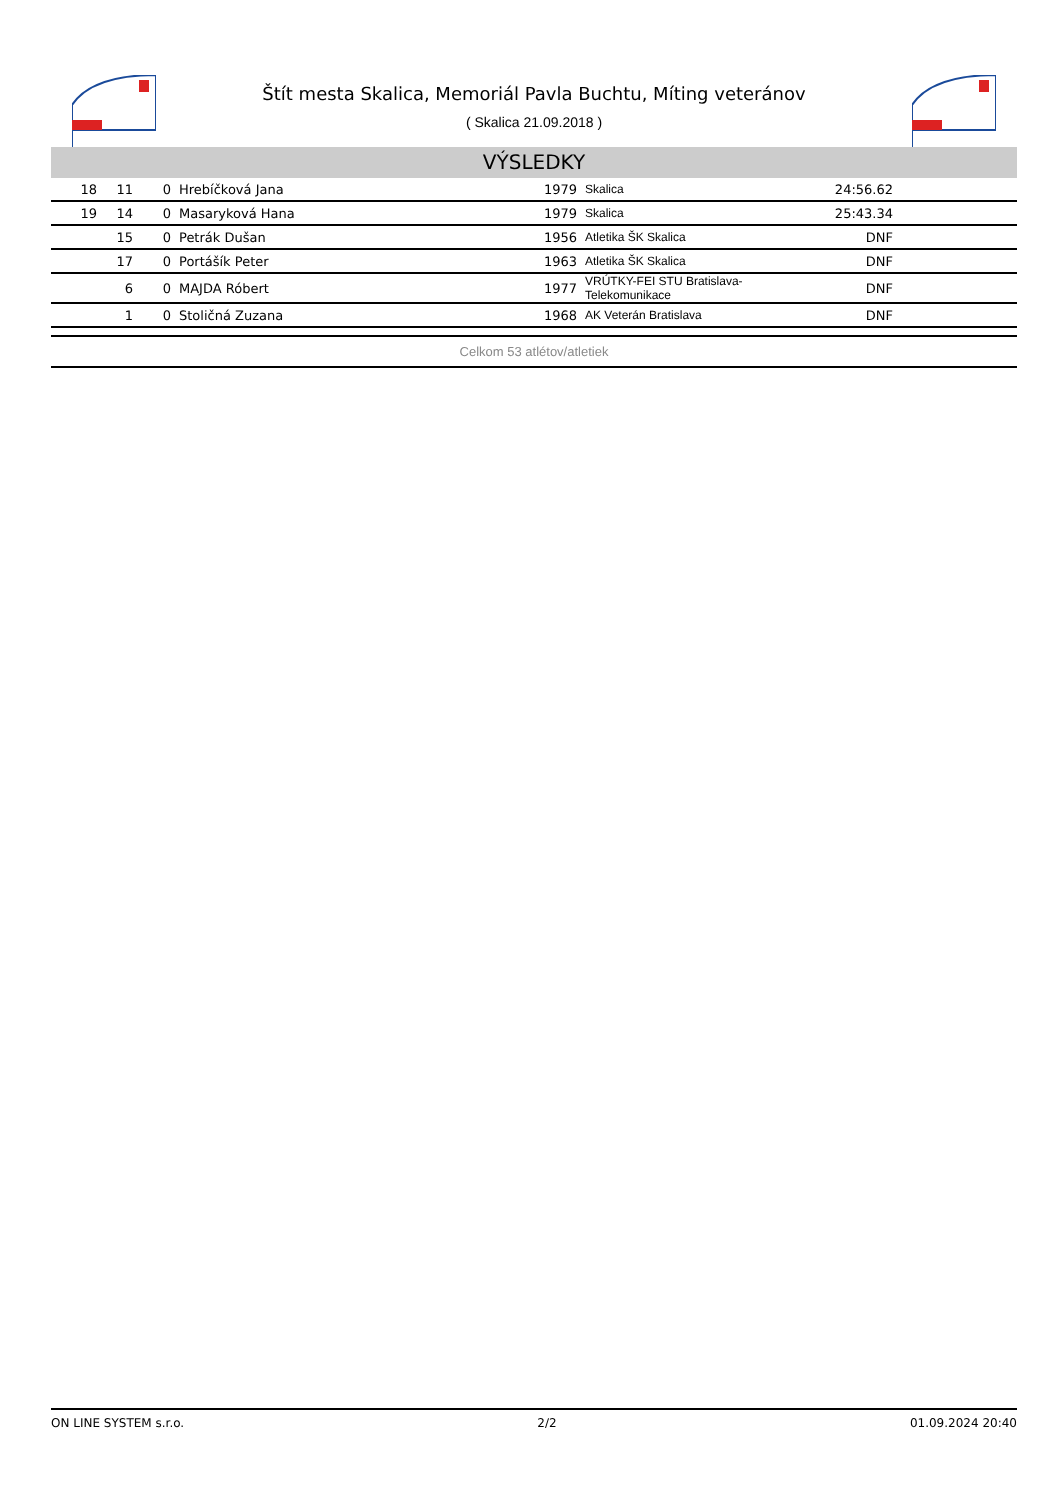Štít mesta Skalica, Memoriál Pavla Buchtu, Míting veteránov
( Skalica 21.09.2018 )
VÝSLEDKY
| 18 | 11 | 0 | Hrebíčková Jana | 1979 | Skalica | 24:56.62 | |
| 19 | 14 | 0 | Masaryková Hana | 1979 | Skalica | 25:43.34 | |
| | 15 | 0 | Petrák Dušan | 1956 | Atletika ŠK Skalica | DNF | |
| | 17 | 0 | Portášík Peter | 1963 | Atletika ŠK Skalica | DNF | |
| | 6 | 0 | MAJDA Róbert | 1977 | VRÚTKY-FEI STU Bratislava-Telekomunikace | DNF | |
| | 1 | 0 | Stoličná Zuzana | 1968 | AK Veterán Bratislava | DNF | |
Celkom 53 atlétov/atletiek
ON LINE SYSTEM s.r.o. 2/2 01.09.2024 20:40